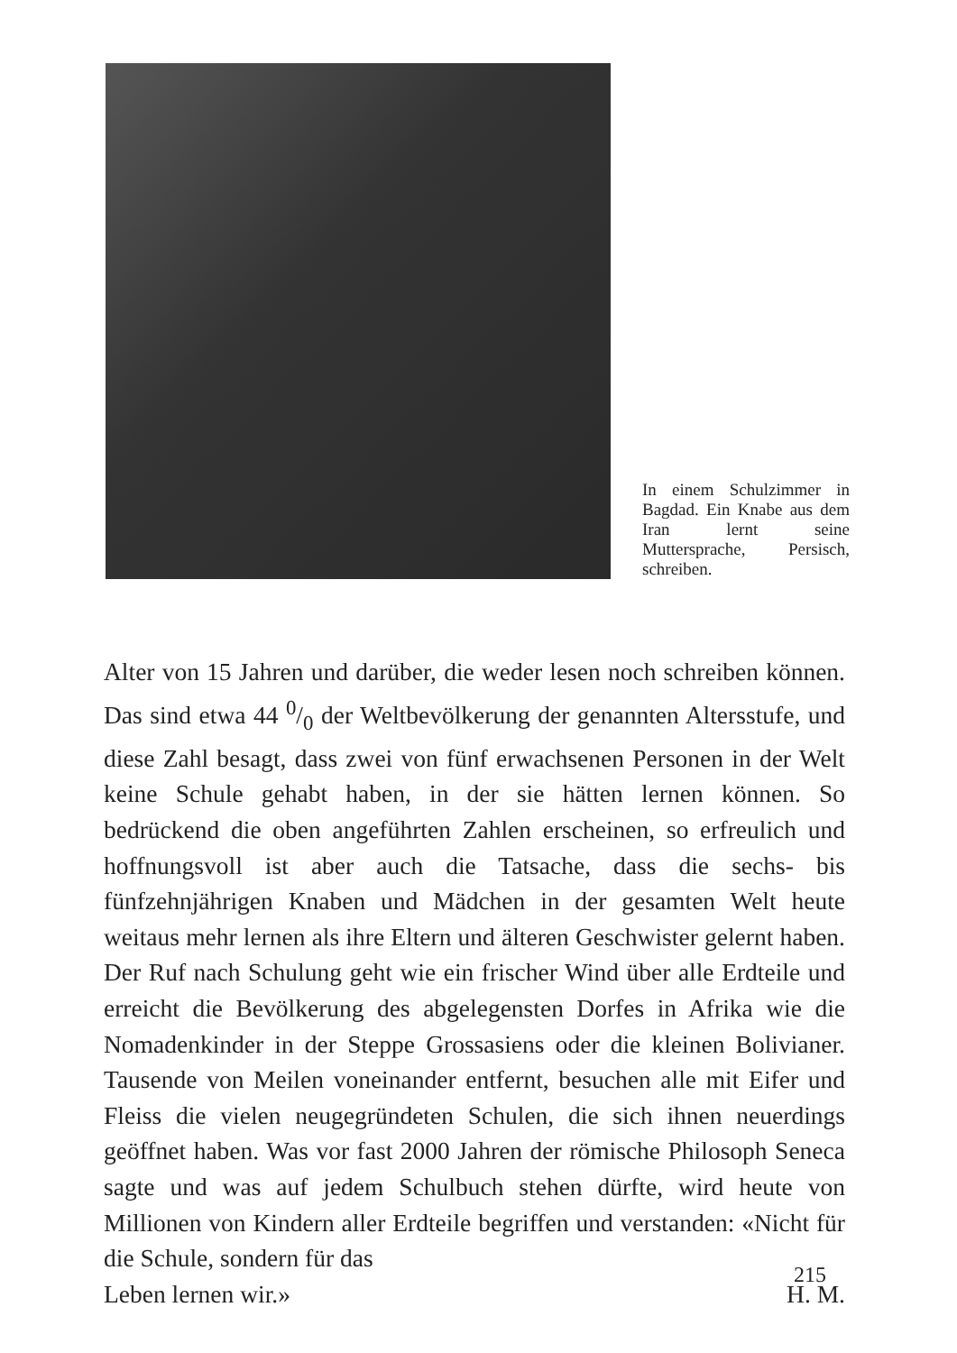In einem Schulzimmer in Bagdad. Ein Knabe aus dem Iran lernt seine Muttersprache, Persisch, schreiben.
Alter von 15 Jahren und darüber, die weder lesen noch schreiben können. Das sind etwa 44 0/0 der Weltbevölkerung der genannten Altersstufe, und diese Zahl besagt, dass zwei von fünf erwachsenen Personen in der Welt keine Schule gehabt haben, in der sie hätten lernen können. So bedrückend die oben angeführten Zahlen erscheinen, so erfreulich und hoffnungsvoll ist aber auch die Tatsache, dass die sechs- bis fünfzehnjährigen Knaben und Mädchen in der gesamten Welt heute weitaus mehr lernen als ihre Eltern und älteren Geschwister gelernt haben. Der Ruf nach Schulung geht wie ein frischer Wind über alle Erdteile und erreicht die Bevölkerung des abgelegensten Dorfes in Afrika wie die Nomadenkinder in der Steppe Grossasiens oder die kleinen Bolivianer. Tausende von Meilen voneinander entfernt, besuchen alle mit Eifer und Fleiss die vielen neugegründeten Schulen, die sich ihnen neuerdings geöffnet haben. Was vor fast 2000 Jahren der römische Philosoph Seneca sagte und was auf jedem Schulbuch stehen dürfte, wird heute von Millionen von Kindern aller Erdteile begriffen und verstanden: «Nicht für die Schule, sondern für das
Leben lernen wir.» H. M.
215